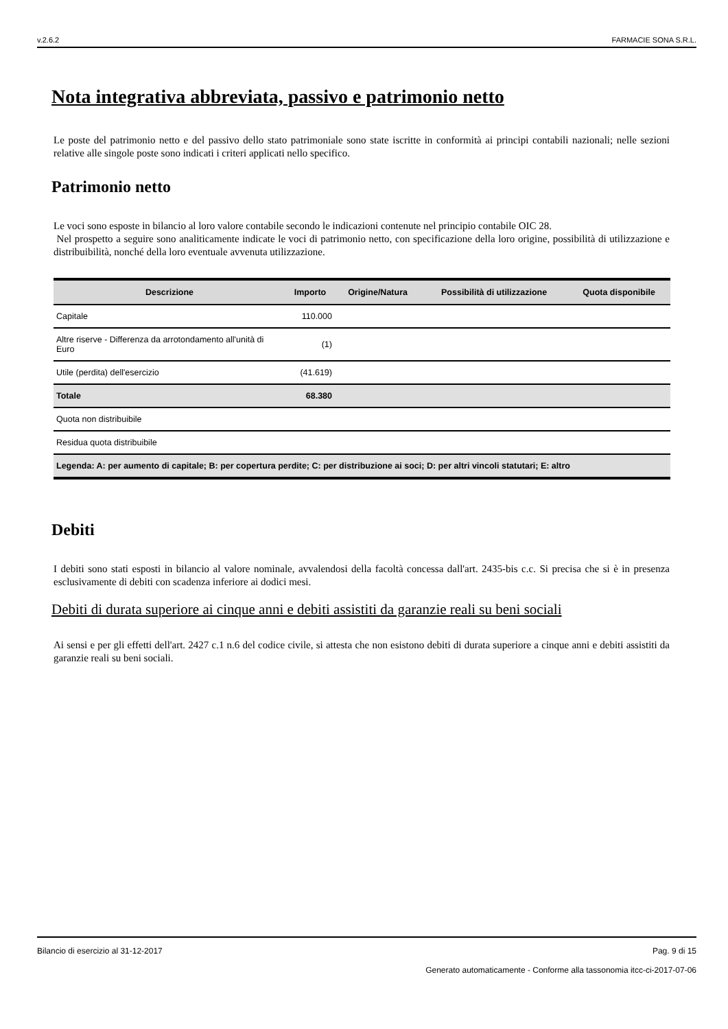v.2.6.2 FARMACIE SONA S.R.L.
Nota integrativa abbreviata, passivo e patrimonio netto
Le poste del patrimonio netto e del passivo dello stato patrimoniale sono state iscritte in conformità ai principi contabili nazionali; nelle sezioni relative alle singole poste sono indicati i criteri applicati nello specifico.
Patrimonio netto
Le voci sono esposte in bilancio al loro valore contabile secondo le indicazioni contenute nel principio contabile OIC 28.
Nel prospetto a seguire sono analiticamente indicate le voci di patrimonio netto, con specificazione della loro origine, possibilità di utilizzazione e distribuibilità, nonché della loro eventuale avvenuta utilizzazione.
| Descrizione | Importo | Origine/Natura | Possibilità di utilizzazione | Quota disponibile |
| --- | --- | --- | --- | --- |
| Capitale | 110.000 | | | |
| Altre riserve - Differenza da arrotondamento all'unità di Euro | (1) | | | |
| Utile (perdita) dell'esercizio | (41.619) | | | |
| Totale | 68.380 | | | |
| Quota non distribuibile | | | | |
| Residua quota distribuibile | | | | |
| Legenda: A: per aumento di capitale; B: per copertura perdite; C: per distribuzione ai soci; D: per altri vincoli statutari; E: altro | | | | |
Debiti
I debiti sono stati esposti in bilancio al valore nominale, avvalendosi della facoltà concessa dall'art. 2435-bis c.c. Si precisa che si è in presenza esclusivamente di debiti con scadenza inferiore ai dodici mesi.
Debiti di durata superiore ai cinque anni e debiti assistiti da garanzie reali su beni sociali
Ai sensi e per gli effetti dell'art. 2427 c.1 n.6 del codice civile, si attesta che non esistono debiti di durata superiore a cinque anni e debiti assistiti da garanzie reali su beni sociali.
Bilancio di esercizio al 31-12-2017 Pag. 9 di 15
Generato automaticamente - Conforme alla tassonomia itcc-ci-2017-07-06